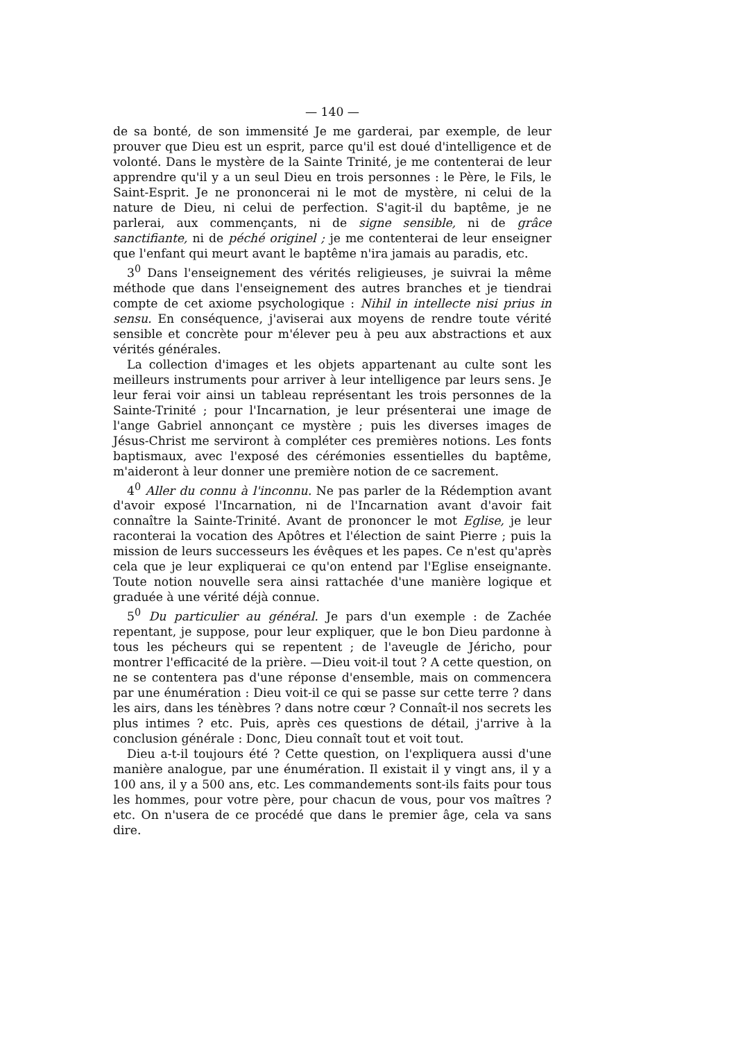— 140 —
de sa bonté, de son immensité Je me garderai, par exemple, de leur prouver que Dieu est un esprit, parce qu'il est doué d'intelligence et de volonté. Dans le mystère de la Sainte Trinité, je me contenterai de leur apprendre qu'il y a un seul Dieu en trois personnes : le Père, le Fils, le Saint-Esprit. Je ne prononcerai ni le mot de mystère, ni celui de la nature de Dieu, ni celui de perfection. S'agit-il du baptême, je ne parlerai, aux commençants, ni de signe sensible, ni de grâce sanctifiante, ni de péché originel ; je me contenterai de leur enseigner que l'enfant qui meurt avant le baptême n'ira jamais au paradis, etc.
3<sup>0</sup> Dans l'enseignement des vérités religieuses, je suivrai la même méthode que dans l'enseignement des autres branches et je tiendrai compte de cet axiome psychologique : Nihil in intellecte nisi prius in sensu. En conséquence, j'aviserai aux moyens de rendre toute vérité sensible et concrète pour m'élever peu à peu aux abstractions et aux vérités générales.
La collection d'images et les objets appartenant au culte sont les meilleurs instruments pour arriver à leur intelligence par leurs sens. Je leur ferai voir ainsi un tableau représentant les trois personnes de la Sainte-Trinité ; pour l'Incarnation, je leur présenterai une image de l'ange Gabriel annonçant ce mystère ; puis les diverses images de Jésus-Christ me serviront à compléter ces premières notions. Les fonts baptismaux, avec l'exposé des cérémonies essentielles du baptême, m'aideront à leur donner une première notion de ce sacrement.
4<sup>0</sup> Aller du connu à l'inconnu. Ne pas parler de la Rédemption avant d'avoir exposé l'Incarnation, ni de l'Incarnation avant d'avoir fait connaître la Sainte-Trinité. Avant de prononcer le mot Eglise, je leur raconterai la vocation des Apôtres et l'élection de saint Pierre ; puis la mission de leurs successeurs les évêques et les papes. Ce n'est qu'après cela que je leur expliquerai ce qu'on entend par l'Eglise enseignante. Toute notion nouvelle sera ainsi rattachée d'une manière logique et graduée à une vérité déjà connue.
5<sup>0</sup> Du particulier au général. Je pars d'un exemple : de Zachée repentant, je suppose, pour leur expliquer, que le bon Dieu pardonne à tous les pécheurs qui se repentent ; de l'aveugle de Jéricho, pour montrer l'efficacité de la prière. —Dieu voit-il tout ? A cette question, on ne se contentera pas d'une réponse d'ensemble, mais on commencera par une énumération : Dieu voit-il ce qui se passe sur cette terre ? dans les airs, dans les ténèbres ? dans notre cœur ? Connaît-il nos secrets les plus intimes ? etc. Puis, après ces questions de détail, j'arrive à la conclusion générale : Donc, Dieu connaît tout et voit tout.
Dieu a-t-il toujours été ? Cette question, on l'expliquera aussi d'une manière analogue, par une énumération. Il existait il y vingt ans, il y a 100 ans, il y a 500 ans, etc. Les commandements sont-ils faits pour tous les hommes, pour votre père, pour chacun de vous, pour vos maîtres ? etc. On n'usera de ce procédé que dans le premier âge, cela va sans dire.